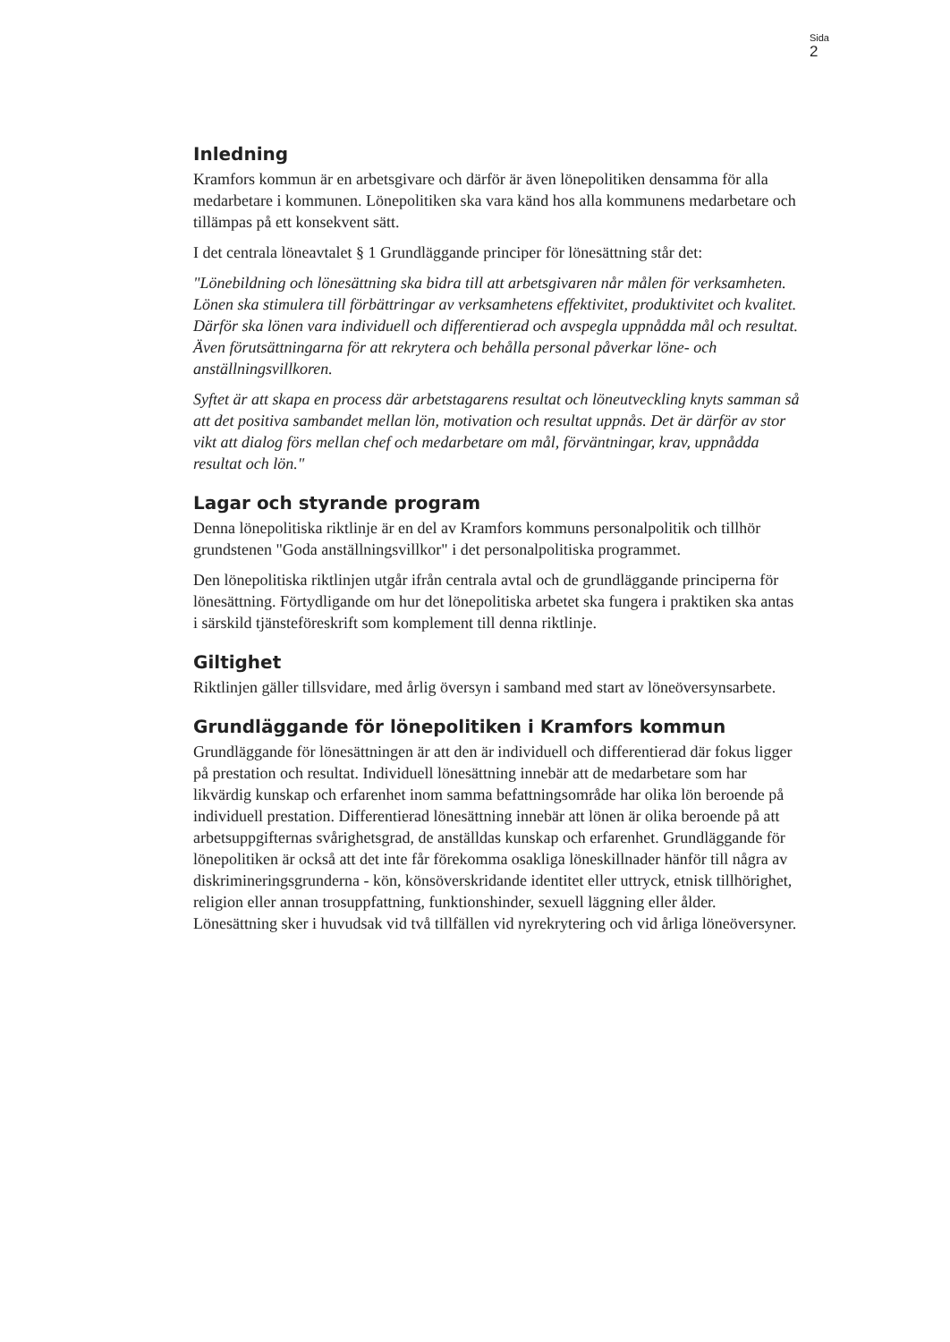Sida
2
Inledning
Kramfors kommun är en arbetsgivare och därför är även lönepolitiken densamma för alla medarbetare i kommunen. Lönepolitiken ska vara känd hos alla kommunens medarbetare och tillämpas på ett konsekvent sätt.
I det centrala löneavtalet § 1 Grundläggande principer för lönesättning står det:
"Lönebildning och lönesättning ska bidra till att arbetsgivaren når målen för verksamheten. Lönen ska stimulera till förbättringar av verksamhetens effektivitet, produktivitet och kvalitet. Därför ska lönen vara individuell och differentierad och avspegla uppnådda mål och resultat. Även förutsättningarna för att rekrytera och behålla personal påverkar löne- och anställningsvillkoren.
Syftet är att skapa en process där arbetstagarens resultat och löneutveckling knyts samman så att det positiva sambandet mellan lön, motivation och resultat uppnås. Det är därför av stor vikt att dialog förs mellan chef och medarbetare om mål, förväntningar, krav, uppnådda resultat och lön."
Lagar och styrande program
Denna lönepolitiska riktlinje är en del av Kramfors kommuns personalpolitik och tillhör grundstenen "Goda anställningsvillkor" i det personalpolitiska programmet.
Den lönepolitiska riktlinjen utgår ifrån centrala avtal och de grundläggande principerna för lönesättning. Förtydligande om hur det lönepolitiska arbetet ska fungera i praktiken ska antas i särskild tjänsteföreskrift som komplement till denna riktlinje.
Giltighet
Riktlinjen gäller tillsvidare, med årlig översyn i samband med start av löneöversynsarbete.
Grundläggande för lönepolitiken i Kramfors kommun
Grundläggande för lönesättningen är att den är individuell och differentierad där fokus ligger på prestation och resultat. Individuell lönesättning innebär att de medarbetare som har likvärdig kunskap och erfarenhet inom samma befattningsområde har olika lön beroende på individuell prestation. Differentierad lönesättning innebär att lönen är olika beroende på att arbetsuppgifternas svårighetsgrad, de anställdas kunskap och erfarenhet. Grundläggande för lönepolitiken är också att det inte får förekomma osakliga löneskillnader hänför till några av diskrimineringsgrunderna - kön, könsöverskridande identitet eller uttryck, etnisk tillhörighet, religion eller annan trosuppfattning, funktionshinder, sexuell läggning eller ålder. Lönesättning sker i huvudsak vid två tillfällen vid nyrekrytering och vid årliga löneöversyner.